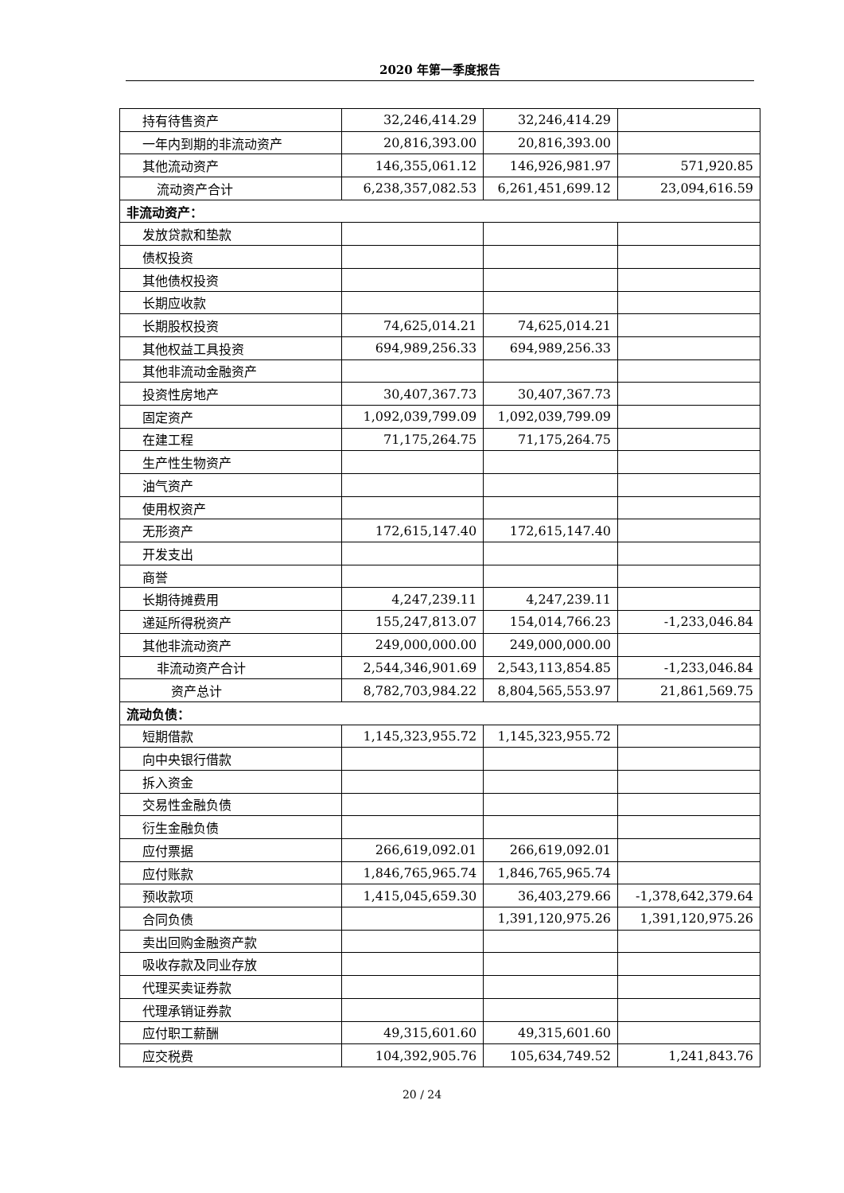2020 年第一季度报告
| 持有待售资产 | 32,246,414.29 | 32,246,414.29 | |
| 一年内到期的非流动资产 | 20,816,393.00 | 20,816,393.00 | |
| 其他流动资产 | 146,355,061.12 | 146,926,981.97 | 571,920.85 |
| 流动资产合计 | 6,238,357,082.53 | 6,261,451,699.12 | 23,094,616.59 |
| 非流动资产： | | | |
| 发放贷款和垫款 | | | |
| 债权投资 | | | |
| 其他债权投资 | | | |
| 长期应收款 | | | |
| 长期股权投资 | 74,625,014.21 | 74,625,014.21 | |
| 其他权益工具投资 | 694,989,256.33 | 694,989,256.33 | |
| 其他非流动金融资产 | | | |
| 投资性房地产 | 30,407,367.73 | 30,407,367.73 | |
| 固定资产 | 1,092,039,799.09 | 1,092,039,799.09 | |
| 在建工程 | 71,175,264.75 | 71,175,264.75 | |
| 生产性生物资产 | | | |
| 油气资产 | | | |
| 使用权资产 | | | |
| 无形资产 | 172,615,147.40 | 172,615,147.40 | |
| 开发支出 | | | |
| 商誉 | | | |
| 长期待摊费用 | 4,247,239.11 | 4,247,239.11 | |
| 递延所得税资产 | 155,247,813.07 | 154,014,766.23 | -1,233,046.84 |
| 其他非流动资产 | 249,000,000.00 | 249,000,000.00 | |
| 非流动资产合计 | 2,544,346,901.69 | 2,543,113,854.85 | -1,233,046.84 |
| 资产总计 | 8,782,703,984.22 | 8,804,565,553.97 | 21,861,569.75 |
| 流动负债： | | | |
| 短期借款 | 1,145,323,955.72 | 1,145,323,955.72 | |
| 向中央银行借款 | | | |
| 拆入资金 | | | |
| 交易性金融负债 | | | |
| 衍生金融负债 | | | |
| 应付票据 | 266,619,092.01 | 266,619,092.01 | |
| 应付账款 | 1,846,765,965.74 | 1,846,765,965.74 | |
| 预收款项 | 1,415,045,659.30 | 36,403,279.66 | -1,378,642,379.64 |
| 合同负债 | | 1,391,120,975.26 | 1,391,120,975.26 |
| 卖出回购金融资产款 | | | |
| 吸收存款及同业存放 | | | |
| 代理买卖证券款 | | | |
| 代理承销证券款 | | | |
| 应付职工薪酬 | 49,315,601.60 | 49,315,601.60 | |
| 应交税费 | 104,392,905.76 | 105,634,749.52 | 1,241,843.76 |
20 / 24